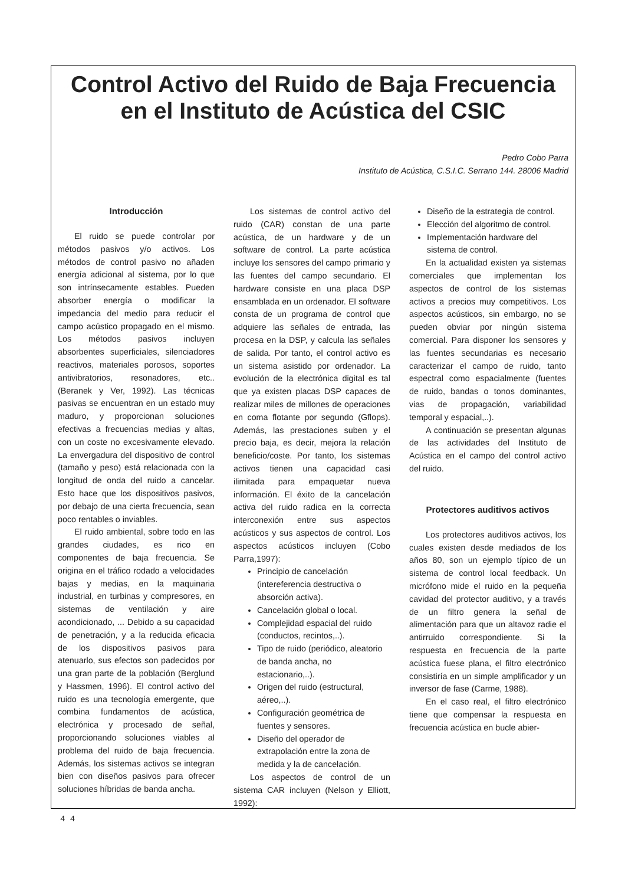Control Activo del Ruido de Baja Frecuencia en el Instituto de Acústica del CSIC
Pedro Cobo Parra
Instituto de Acústica, C.S.I.C. Serrano 144. 28006 Madrid
Introducción
El ruido se puede controlar por métodos pasivos y/o activos. Los métodos de control pasivo no añaden energía adicional al sistema, por lo que son intrínsecamente estables. Pueden absorber energía o modificar la impedancia del medio para reducir el campo acústico propagado en el mismo. Los métodos pasivos incluyen absorbentes superficiales, silenciadores reactivos, materiales porosos, soportes antivibratorios, resonadores, etc.. (Beranek y Ver, 1992). Las técnicas pasivas se encuentran en un estado muy maduro, y proporcionan soluciones efectivas a frecuencias medias y altas, con un coste no excesivamente elevado. La envergadura del dispositivo de control (tamaño y peso) está relacionada con la longitud de onda del ruido a cancelar. Esto hace que los dispositivos pasivos, por debajo de una cierta frecuencia, sean poco rentables o inviables.
El ruido ambiental, sobre todo en las grandes ciudades, es rico en componentes de baja frecuencia. Se origina en el tráfico rodado a velocidades bajas y medias, en la maquinaria industrial, en turbinas y compresores, en sistemas de ventilación y aire acondicionado, ... Debido a su capacidad de penetración, y a la reducida eficacia de los dispositivos pasivos para atenuarlo, sus efectos son padecidos por una gran parte de la población (Berglund y Hassmen, 1996). El control activo del ruido es una tecnología emergente, que combina fundamentos de acústica, electrónica y procesado de señal, proporcionando soluciones viables al problema del ruido de baja frecuencia. Además, los sistemas activos se integran bien con diseños pasivos para ofrecer soluciones híbridas de banda ancha.
Los sistemas de control activo del ruido (CAR) constan de una parte acústica, de un hardware y de un software de control. La parte acústica incluye los sensores del campo primario y las fuentes del campo secundario. El hardware consiste en una placa DSP ensamblada en un ordenador. El software consta de un programa de control que adquiere las señales de entrada, las procesa en la DSP, y calcula las señales de salida. Por tanto, el control activo es un sistema asistido por ordenador. La evolución de la electrónica digital es tal que ya existen placas DSP capaces de realizar miles de millones de operaciones en coma flotante por segundo (Gflops). Además, las prestaciones suben y el precio baja, es decir, mejora la relación beneficio/coste. Por tanto, los sistemas activos tienen una capacidad casi ilimitada para empaquetar nueva información. El éxito de la cancelación activa del ruido radica en la correcta interconexión entre sus aspectos acústicos y sus aspectos de control. Los aspectos acústicos incluyen (Cobo Parra,1997):
Principio de cancelación (intereferencia destructiva o absorción activa).
Cancelación global o local.
Complejidad espacial del ruido (conductos, recintos,..).
Tipo de ruido (periódico, aleatorio de banda ancha, no estacionario,..).
Origen del ruido (estructural, aéreo,..).
Configuración geométrica de fuentes y sensores.
Diseño del operador de extrapolación entre la zona de medida y la de cancelación.
Los aspectos de control de un sistema CAR incluyen (Nelson y Elliott, 1992):
Diseño de la estrategia de control.
Elección del algoritmo de control.
Implementación hardware del sistema de control.
En la actualidad existen ya sistemas comerciales que implementan los aspectos de control de los sistemas activos a precios muy competitivos. Los aspectos acústicos, sin embargo, no se pueden obviar por ningún sistema comercial. Para disponer los sensores y las fuentes secundarias es necesario caracterizar el campo de ruido, tanto espectral como espacialmente (fuentes de ruido, bandas o tonos dominantes, vias de propagación, variabilidad temporal y espacial,..).
A continuación se presentan algunas de las actividades del Instituto de Acústica en el campo del control activo del ruido.
Protectores auditivos activos
Los protectores auditivos activos, los cuales existen desde mediados de los años 80, son un ejemplo típico de un sistema de control local feedback. Un micrófono mide el ruido en la pequeña cavidad del protector auditivo, y a través de un filtro genera la señal de alimentación para que un altavoz radie el antirruido correspondiente. Si la respuesta en frecuencia de la parte acústica fuese plana, el filtro electrónico consistiría en un simple amplificador y un inversor de fase (Carme, 1988).
En el caso real, el filtro electrónico tiene que compensar la respuesta en frecuencia acústica en bucle abier-
4 4